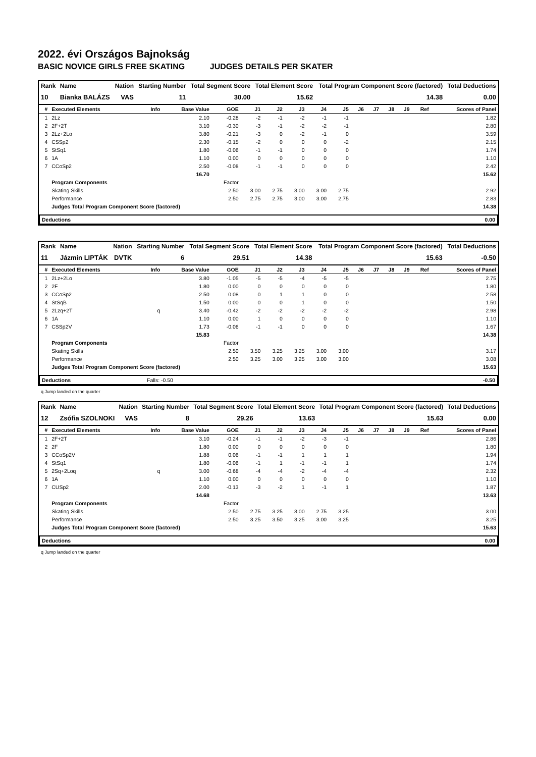2022. évi Országos Bajnokság
BASIC NOVICE GIRLS FREE SKATING JUDGES DETAILS PER SKATER
| Rank | Name | Nation | Starting Number | Total Segment Score | Total Element Score | Total Program Component Score (factored) | Total Deductions |
| --- | --- | --- | --- | --- | --- | --- | --- |
| 10 | Bianka BALÁZS | VAS | 11 | 30.00 | 15.62 | 14.38 | 0.00 |
| # | Executed Elements | Info | Base Value | GOE | J1 | J2 | J3 | J4 | J5 | J6 | J7 | J8 | J9 | Ref | Scores of Panel |
| --- | --- | --- | --- | --- | --- | --- | --- | --- | --- | --- | --- | --- | --- | --- | --- |
| 1 | 2Lz | | 2.10 | -0.28 | -2 | -1 | -2 | -1 | -1 | | | | | | 1.82 |
| 2 | 2F+2T | | 3.10 | -0.30 | -3 | -1 | -2 | -2 | -1 | | | | | | 2.80 |
| 3 | 2Lz+2Lo | | 3.80 | -0.21 | -3 | 0 | -2 | -1 | 0 | | | | | | 3.59 |
| 4 | CSSp2 | | 2.30 | -0.15 | -2 | 0 | 0 | 0 | -2 | | | | | | 2.15 |
| 5 | StSq1 | | 1.80 | -0.06 | -1 | -1 | 0 | 0 | 0 | | | | | | 1.74 |
| 6 | 1A | | 1.10 | 0.00 | 0 | 0 | 0 | 0 | 0 | | | | | | 1.10 |
| 7 | CCoSp2 | | 2.50 | -0.08 | -1 | -1 | 0 | 0 | 0 | | | | | | 2.42 |
| | | | 16.70 | | | | | | | | | | | | 15.62 |
| | Program Components | | | Factor | | | | | | | | | | | |
| | Skating Skills | | | 2.50 | 3.00 | 2.75 | 3.00 | 3.00 | 2.75 | | | | | | 2.92 |
| | Performance | | | 2.50 | 2.75 | 2.75 | 3.00 | 3.00 | 2.75 | | | | | | 2.83 |
| | Judges Total Program Component Score (factored) | | | | | | | | | | | | | | 14.38 |
| Deductions | 0.00 |
| Rank | Name | Nation | Starting Number | Total Segment Score | Total Element Score | Total Program Component Score (factored) | Total Deductions |
| --- | --- | --- | --- | --- | --- | --- | --- |
| 11 | Jázmin LIPTÁK | DVTK | 6 | 29.51 | 14.38 | 15.63 | -0.50 |
| # | Executed Elements | Info | Base Value | GOE | J1 | J2 | J3 | J4 | J5 | J6 | J7 | J8 | J9 | Ref | Scores of Panel |
| --- | --- | --- | --- | --- | --- | --- | --- | --- | --- | --- | --- | --- | --- | --- | --- |
| 1 | 2Lz+2Lo | | 3.80 | -1.05 | -5 | -5 | -4 | -5 | -5 | | | | | | 2.75 |
| 2 | 2F | | 1.80 | 0.00 | 0 | 0 | 0 | 0 | 0 | | | | | | 1.80 |
| 3 | CCoSp2 | | 2.50 | 0.08 | 0 | 1 | 1 | 0 | 0 | | | | | | 2.58 |
| 4 | StSqB | | 1.50 | 0.00 | 0 | 0 | 1 | 0 | 0 | | | | | | 1.50 |
| 5 | 2Lzq+2T | q | 3.40 | -0.42 | -2 | -2 | -2 | -2 | -2 | | | | | | 2.98 |
| 6 | 1A | | 1.10 | 0.00 | 1 | 0 | 0 | 0 | 0 | | | | | | 1.10 |
| 7 | CSSp2V | | 1.73 | -0.06 | -1 | -1 | 0 | 0 | 0 | | | | | | 1.67 |
| | | | 15.83 | | | | | | | | | | | | 14.38 |
| | Program Components | | | Factor | | | | | | | | | | | |
| | Skating Skills | | | 2.50 | 3.50 | 3.25 | 3.25 | 3.00 | 3.00 | | | | | | 3.17 |
| | Performance | | | 2.50 | 3.25 | 3.00 | 3.25 | 3.00 | 3.00 | | | | | | 3.08 |
| | Judges Total Program Component Score (factored) | | | | | | | | | | | | | | 15.63 |
| Deductions | Falls: -0.50 | -0.50 |
q Jump landed on the quarter
| Rank | Name | Nation | Starting Number | Total Segment Score | Total Element Score | Total Program Component Score (factored) | Total Deductions |
| --- | --- | --- | --- | --- | --- | --- | --- |
| 12 | Zsófia SZOLNOKI | VAS | 8 | 29.26 | 13.63 | 15.63 | 0.00 |
| # | Executed Elements | Info | Base Value | GOE | J1 | J2 | J3 | J4 | J5 | J6 | J7 | J8 | J9 | Ref | Scores of Panel |
| --- | --- | --- | --- | --- | --- | --- | --- | --- | --- | --- | --- | --- | --- | --- | --- |
| 1 | 2F+2T | | 3.10 | -0.24 | -1 | -1 | -2 | -3 | -1 | | | | | | 2.86 |
| 2 | 2F | | 1.80 | 0.00 | 0 | 0 | 0 | 0 | 0 | | | | | | 1.80 |
| 3 | CCoSp2V | | 1.88 | 0.06 | -1 | -1 | 1 | 1 | 1 | | | | | | 1.94 |
| 4 | StSq1 | | 1.80 | -0.06 | -1 | 1 | -1 | -1 | 1 | | | | | | 1.74 |
| 5 | 2Sq+2Loq | q | 3.00 | -0.68 | -4 | -4 | -2 | -4 | -4 | | | | | | 2.32 |
| 6 | 1A | | 1.10 | 0.00 | 0 | 0 | 0 | 0 | 0 | | | | | | 1.10 |
| 7 | CUSp2 | | 2.00 | -0.13 | -3 | -2 | 1 | -1 | 1 | | | | | | 1.87 |
| | | | 14.68 | | | | | | | | | | | | 13.63 |
| | Program Components | | | Factor | | | | | | | | | | | |
| | Skating Skills | | | 2.50 | 2.75 | 3.25 | 3.00 | 2.75 | 3.25 | | | | | | 3.00 |
| | Performance | | | 2.50 | 3.25 | 3.50 | 3.25 | 3.00 | 3.25 | | | | | | 3.25 |
| | Judges Total Program Component Score (factored) | | | | | | | | | | | | | | 15.63 |
| Deductions | 0.00 |
q Jump landed on the quarter